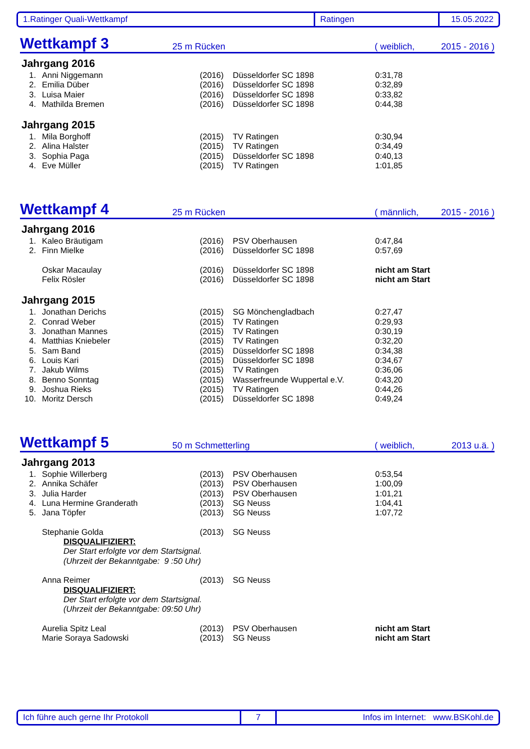1.Ratinger Quali-Wettkampf Ratingen 15.05.2022
Wettkampf 3 25 m Rücken ( weiblich, 2015 - 2016 )
Jahrgang 2016
| 1. | Anni Niggemann | (2016) | Düsseldorfer SC 1898 | 0:31,78 |
| 2. | Emilia Düber | (2016) | Düsseldorfer SC 1898 | 0:32,89 |
| 3. | Luisa Maier | (2016) | Düsseldorfer SC 1898 | 0:33,82 |
| 4. | Mathilda Bremen | (2016) | Düsseldorfer SC 1898 | 0:44,38 |
Jahrgang 2015
| 1. | Mila Borghoff | (2015) | TV Ratingen | 0:30,94 |
| 2. | Alina Halster | (2015) | TV Ratingen | 0:34,49 |
| 3. | Sophia Paga | (2015) | Düsseldorfer SC 1898 | 0:40,13 |
| 4. | Eve Müller | (2015) | TV Ratingen | 1:01,85 |
Wettkampf 4 25 m Rücken ( männlich, 2015 - 2016 )
Jahrgang 2016
| 1. | Kaleo Bräutigam | (2016) | PSV Oberhausen | 0:47,84 |
| 2. | Finn Mielke | (2016) | Düsseldorfer SC 1898 | 0:57,69 |
| | Oskar Macaulay | (2016) | Düsseldorfer SC 1898 | nicht am Start |
| | Felix Rösler | (2016) | Düsseldorfer SC 1898 | nicht am Start |
Jahrgang 2015
| 1. | Jonathan Derichs | (2015) | SG Mönchengladbach | 0:27,47 |
| 2. | Conrad Weber | (2015) | TV Ratingen | 0:29,93 |
| 3. | Jonathan Mannes | (2015) | TV Ratingen | 0:30,19 |
| 4. | Matthias Kniebeler | (2015) | TV Ratingen | 0:32,20 |
| 5. | Sam Band | (2015) | Düsseldorfer SC 1898 | 0:34,38 |
| 6. | Louis Kari | (2015) | Düsseldorfer SC 1898 | 0:34,67 |
| 7. | Jakub Wilms | (2015) | TV Ratingen | 0:36,06 |
| 8. | Benno Sonntag | (2015) | Wasserfreunde Wuppertal e.V. | 0:43,20 |
| 9. | Joshua Rieks | (2015) | TV Ratingen | 0:44,26 |
| 10. | Moritz Dersch | (2015) | Düsseldorfer SC 1898 | 0:49,24 |
Wettkampf 5 50 m Schmetterling ( weiblich, 2013 u.ä. )
Jahrgang 2013
| 1. | Sophie Willerberg | (2013) | PSV Oberhausen | 0:53,54 |
| 2. | Annika Schäfer | (2013) | PSV Oberhausen | 1:00,09 |
| 3. | Julia Harder | (2013) | PSV Oberhausen | 1:01,21 |
| 4. | Luna Hermine Granderath | (2013) | SG Neuss | 1:04,41 |
| 5. | Jana Töpfer | (2013) | SG Neuss | 1:07,72 |
| | Stephanie Golda | (2013) | SG Neuss | |
| | DISQUALIFIZIERT: | | | |
| | Der Start erfolgte vor dem Startsignal. | | | |
| | (Uhrzeit der Bekanntgabe: 9 :50 Uhr) | | | |
| | Anna Reimer | (2013) | SG Neuss | |
| | DISQUALIFIZIERT: | | | |
| | Der Start erfolgte vor dem Startsignal. | | | |
| | (Uhrzeit der Bekanntgabe: 09:50 Uhr) | | | |
| | Aurelia Spitz Leal | (2013) | PSV Oberhausen | nicht am Start |
| | Marie Soraya Sadowski | (2013) | SG Neuss | nicht am Start |
Ich führe auch gerne Ihr Protokoll 7 Infos im Internet: www.BSKohl.de